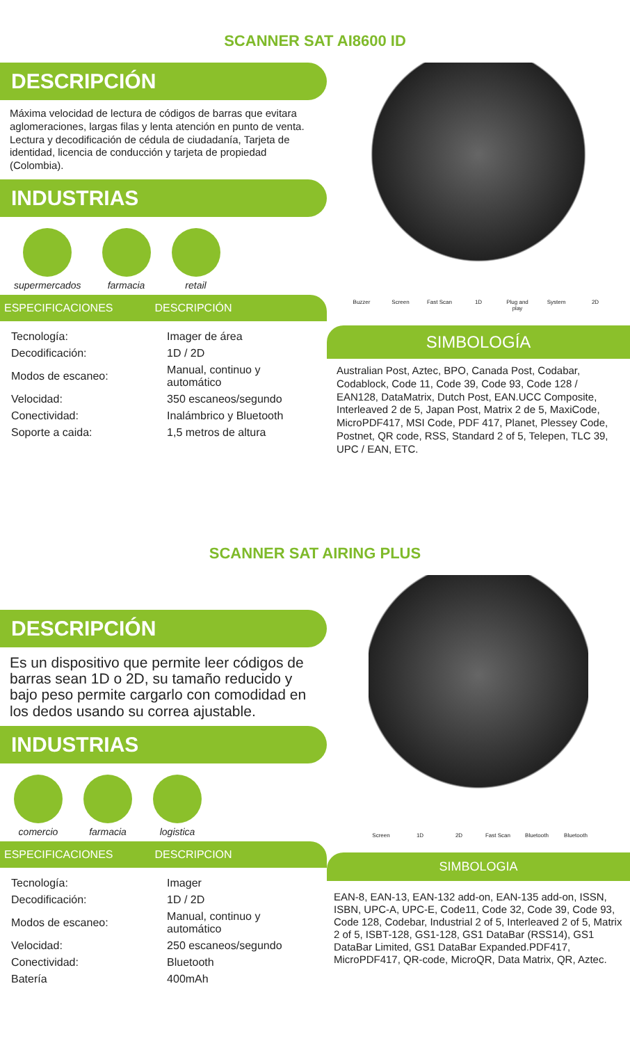SCANNER SAT AI8600 ID
DESCRIPCIÓN
Máxima velocidad de lectura de códigos de barras que evitara aglomeraciones, largas filas y lenta atención en punto de venta.
Lectura y decodificación de cédula de ciudadanía, Tarjeta de identidad, licencia de conducción y tarjeta de propiedad (Colombia).
INDUSTRIAS
supermercados farmacia retail
ESPECIFICACIONES DESCRIPCIÓN
| Tecnología: | Imager de área |
| Decodificación: | 1D / 2D |
| Modos de escaneo: | Manual, continuo y automático |
| Velocidad: | 350 escaneos/segundo |
| Conectividad: | Inalámbrico y Bluetooth |
| Soporte a caida: | 1,5 metros de altura |
Buzzer Screen Fast Scan 1D Plug and play System 2D
SIMBOLOGÍA
Australian Post, Aztec, BPO, Canada Post, Codabar, Codablock, Code 11, Code 39, Code 93, Code 128 / EAN128, DataMatrix, Dutch Post, EAN.UCC Composite, Interleaved 2 de 5, Japan Post, Matrix 2 de 5, MaxiCode, MicroPDF417, MSI Code, PDF 417, Planet, Plessey Code, Postnet, QR code, RSS, Standard 2 of 5, Telepen, TLC 39, UPC / EAN, ETC.
SCANNER SAT AIRING PLUS
DESCRIPCIÓN
Es un dispositivo que permite leer códigos de barras sean 1D o 2D, su tamaño reducido y bajo peso permite cargarlo con comodidad en los dedos usando su correa ajustable.
INDUSTRIAS
comercio farmacia logistica
ESPECIFICACIONES DESCRIPCION
| Tecnología: | Imager |
| Decodificación: | 1D / 2D |
| Modos de escaneo: | Manual, continuo y automático |
| Velocidad: | 250 escaneos/segundo |
| Conectividad: | Bluetooth |
| Batería | 400mAh |
Screen 1D 2D Fast Scan Bluetooth Bluetooth
SIMBOLOGIA
EAN-8, EAN-13, EAN-132 add-on, EAN-135 add-on, ISSN, ISBN, UPC-A, UPC-E, Code11, Code 32, Code 39, Code 93, Code 128, Codebar, Industrial 2 of 5, Interleaved 2 of 5, Matrix 2 of 5, ISBT-128, GS1-128, GS1 DataBar (RSS14), GS1 DataBar Limited, GS1 DataBar Expanded.PDF417, MicroPDF417, QR-code, MicroQR, Data Matrix, QR, Aztec.